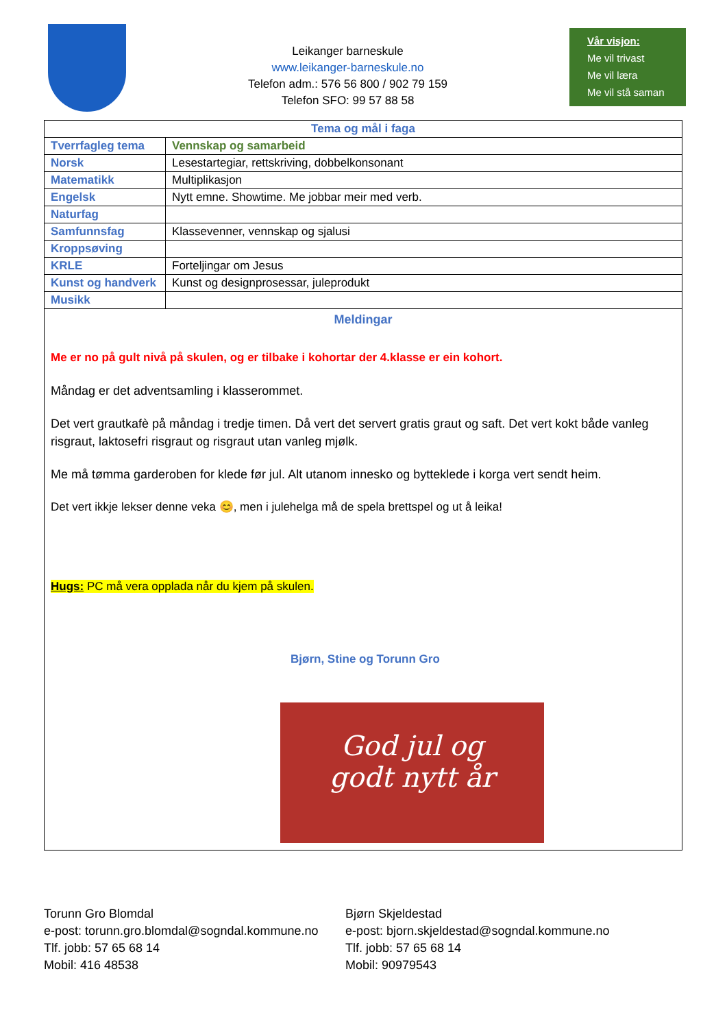Leikanger barneskule
www.leikanger-barneskule.no
Telefon adm.: 576 56 800 / 902 79 159
Telefon SFO: 99 57 88 58
Vår visjon:
Me vil trivast
Me vil læra
Me vil stå saman
| Tema og mål i faga | |
| --- | --- |
| Tverrfagleg tema | Vennskap og samarbeid |
| Norsk | Lesestartegiar, rettskriving, dobbelkonsonant |
| Matematikk | Multiplikasjon |
| Engelsk | Nytt emne. Showtime. Me jobbar meir med verb. |
| Naturfag | |
| Samfunnsfag | Klassevenner, vennskap og sjalusi |
| Kroppsøving | |
| KRLE | Forteljingar om Jesus |
| Kunst og handverk | Kunst og designprosessar, juleprodukt |
| Musikk | |
| Meldingar Me er no på gult nivå på skulen, og er tilbake i kohortar der 4.klasse er ein kohort. Måndag er det adventsamling i klasserommet. Det vert grautkafè på måndag i tredje timen. Då vert det servert gratis graut og saft. Det vert kokt både vanleg risgraut, laktosefri risgraut og risgraut utan vanleg mjølk. Me må tømma garderoben for klede før jul. Alt utanom innesko og bytteklede i korga vert sendt heim. Det vert ikkje lekser denne veka 😊, men i julehelga må de spela brettspel og ut å leika! Hugs: PC må vera opplada når du kjem på skulen. Bjørn, Stine og Torunn Gro God jul og godt nytt år | |
Torunn Gro Blomdal
e-post: torunn.gro.blomdal@sogndal.kommune.no
Tlf. jobb: 57 65 68 14
Mobil: 416 48538
Bjørn Skjeldestad
e-post: bjorn.skjeldestad@sogndal.kommune.no
Tlf. jobb: 57 65 68 14
Mobil: 90979543